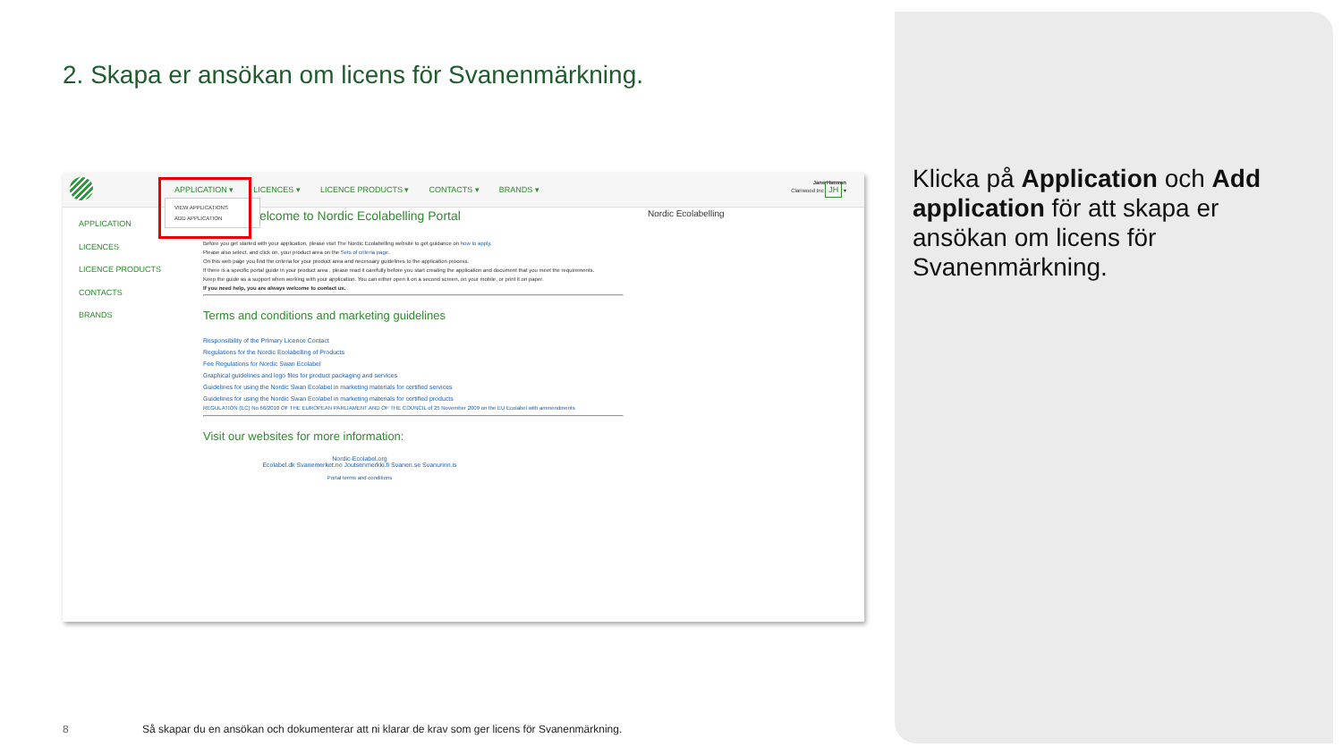2. Skapa er ansökan om licens för Svanenmärkning.
APPLICATION ▾ LICENCES ▾ LICENCE PRODUCTS ▾ CONTACTS ▾ BRANDS ▾
Jane Hanson
Clariwood Inc JH ▾
APPLICATION
LICENCES
LICENCE PRODUCTS
CONTACTS
BRANDS
Welcome to Nordic Ecolabelling Portal
Before you get started with your application, please visit The Nordic Ecolabelling website to get guidance on how to apply.
Please also select, and click on, your product area on the Sets of criteria page.
On this web page you find the criteria for your product area and necessary guidelines to the application process.
If there is a specific portal guide in your product area , please read it carefully before you start creating the application and document that you meet the requirements.
Keep the guide as a support when working with your application. You can either open it on a second screen, on your mobile, or print it on paper.
If you need help, you are always welcome to contact us.
Terms and conditions and marketing guidelines
Responsibility of the Primary Licence Contact
Regulations for the Nordic Ecolabelling of Products
Fee Regulations for Nordic Swan Ecolabel
Graphical guidelines and logo files for product packaging and services
Guidelines for using the Nordic Swan Ecolabel in marketing materials for certified services
Guidelines for using the Nordic Swan Ecolabel in marketing materials for certified products
REGULATION (EC) No 66/2010 OF THE EUROPEAN PARLIAMENT AND OF THE COUNCIL of 25 November 2009 on the EU Ecolabel with ammendments
Visit our websites for more information:
Nordic-Ecolabel.org
Ecolabel.dk Svanemerket.no Joutsenmerkki.fi Svanen.se Svanurinn.is
Portal terms and conditions
Nordic Ecolabelling
VIEW APPLICATIONS
ADD APPLICATION
Klicka på Application och Add application för att skapa er ansökan om licens för Svanenmärkning.
8
Så skapar du en ansökan och dokumenterar att ni klarar de krav som ger licens för Svanenmärkning.